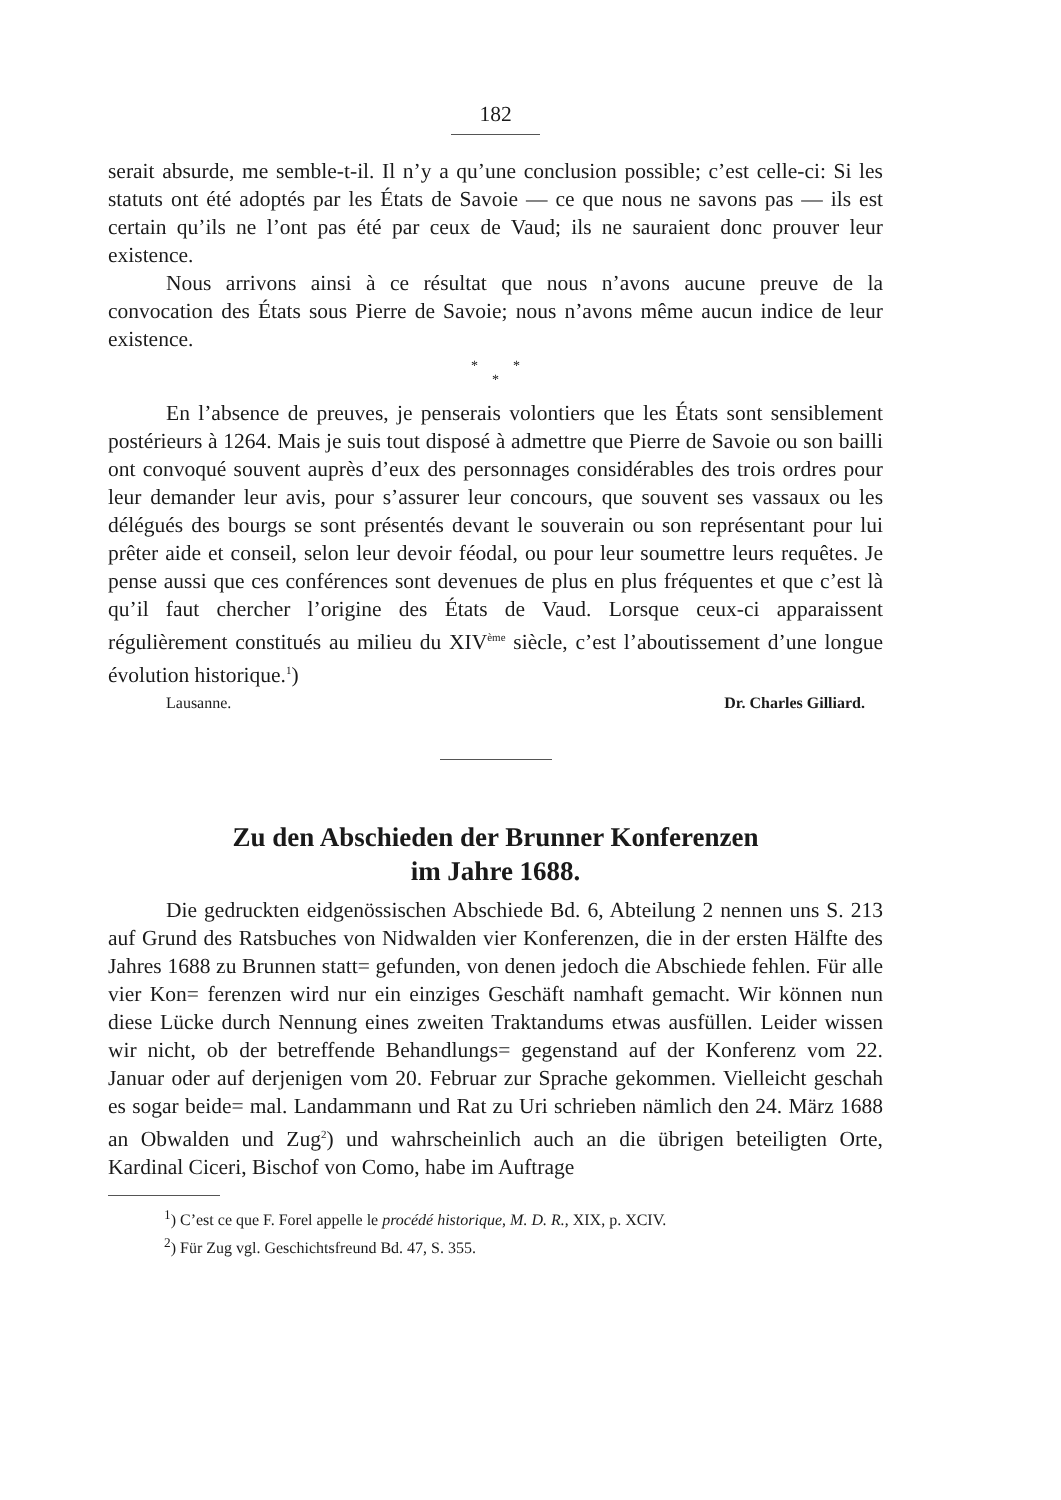182
serait absurde, me semble-t-il. Il n’y a qu’une conclusion possible; c’est celle-ci: Si les statuts ont été adoptés par les États de Savoie — ce que nous ne savons pas — ils est certain qu’ils ne l’ont pas été par ceux de Vaud; ils ne sauraient donc prouver leur existence.
Nous arrivons ainsi à ce résultat que nous n’avons aucune preuve de la convocation des États sous Pierre de Savoie; nous n’avons même aucun indice de leur existence.
* *
*
En l’absence de preuves, je penserais volontiers que les États sont sensiblement postérieurs à 1264. Mais je suis tout disposé à admettre que Pierre de Savoie ou son bailli ont convoqué souvent auprès d’eux des personnages considérables des trois ordres pour leur demander leur avis, pour s’assurer leur concours, que souvent ses vassaux ou les délégués des bourgs se sont présentés devant le souverain ou son représentant pour lui prêter aide et conseil, selon leur devoir féodal, ou pour leur soumettre leurs requêtes. Je pense aussi que ces conférences sont devenues de plus en plus fréquentes et que c’est là qu’il faut chercher l’origine des États de Vaud. Lorsque ceux-ci apparaissent régulièrement constitués au milieu du XIV<sup>ème</sup> siècle, c’est l’aboutissement d’une longue évolution historique.<sup>1</sup>)
Lausanne. Dr. Charles Gilliard.
Zu den Abschieden der Brunner Konferenzen
im Jahre 1688.
Die gedruckten eidgenössischen Abschiede Bd. 6, Abteilung 2 nennen uns S. 213 auf Grund des Ratsbuches von Nidwalden vier Konferenzen, die in der ersten Hälfte des Jahres 1688 zu Brunnen statt= gefunden, von denen jedoch die Abschiede fehlen. Für alle vier Kon= ferenzen wird nur ein einziges Geschäft namhaft gemacht. Wir können nun diese Lücke durch Nennung eines zweiten Traktandums etwas ausfüllen. Leider wissen wir nicht, ob der betreffende Behandlungs= gegenstand auf der Konferenz vom 22. Januar oder auf derjenigen vom 20. Februar zur Sprache gekommen. Vielleicht geschah es sogar beide= mal. Landammann und Rat zu Uri schrieben nämlich den 24. März 1688 an Obwalden und Zug<sup>2</sup>) und wahrscheinlich auch an die übrigen beteiligten Orte, Kardinal Ciceri, Bischof von Como, habe im Auftrage
<sup>1</sup>) C’est ce que F. Forel appelle le procédé historique, M. D. R., XIX, p. XCIV.
<sup>2</sup>) Für Zug vgl. Geschichtsfreund Bd. 47, S. 355.